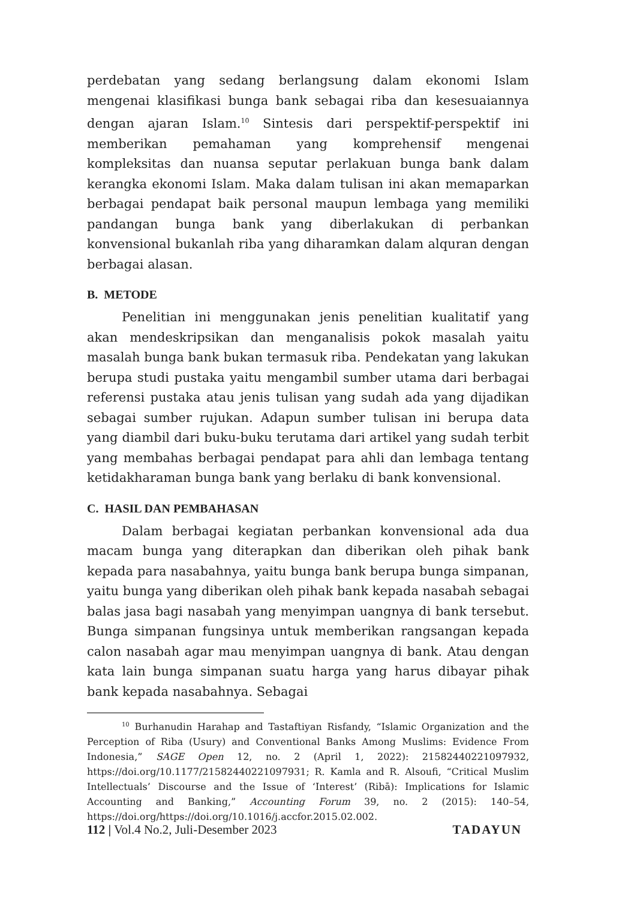perdebatan yang sedang berlangsung dalam ekonomi Islam mengenai klasifikasi bunga bank sebagai riba dan kesesuaiannya dengan ajaran Islam.<sup>10</sup> Sintesis dari perspektif-perspektif ini memberikan pemahaman yang komprehensif mengenai kompleksitas dan nuansa seputar perlakuan bunga bank dalam kerangka ekonomi Islam. Maka dalam tulisan ini akan memaparkan berbagai pendapat baik personal maupun lembaga yang memiliki pandangan bunga bank yang diberlakukan di perbankan konvensional bukanlah riba yang diharamkan dalam alquran dengan berbagai alasan.
B. METODE
Penelitian ini menggunakan jenis penelitian kualitatif yang akan mendeskripsikan dan menganalisis pokok masalah yaitu masalah bunga bank bukan termasuk riba. Pendekatan yang lakukan berupa studi pustaka yaitu mengambil sumber utama dari berbagai referensi pustaka atau jenis tulisan yang sudah ada yang dijadikan sebagai sumber rujukan. Adapun sumber tulisan ini berupa data yang diambil dari buku-buku terutama dari artikel yang sudah terbit yang membahas berbagai pendapat para ahli dan lembaga tentang ketidakharaman bunga bank yang berlaku di bank konvensional.
C. HASIL DAN PEMBAHASAN
Dalam berbagai kegiatan perbankan konvensional ada dua macam bunga yang diterapkan dan diberikan oleh pihak bank kepada para nasabahnya, yaitu bunga bank berupa bunga simpanan, yaitu bunga yang diberikan oleh pihak bank kepada nasabah sebagai balas jasa bagi nasabah yang menyimpan uangnya di bank tersebut. Bunga simpanan fungsinya untuk memberikan rangsangan kepada calon nasabah agar mau menyimpan uangnya di bank. Atau dengan kata lain bunga simpanan suatu harga yang harus dibayar pihak bank kepada nasabahnya. Sebagai
<sup>10</sup> Burhanudin Harahap and Tastaftiyan Risfandy, “Islamic Organization and the Perception of Riba (Usury) and Conventional Banks Among Muslims: Evidence From Indonesia,” SAGE Open 12, no. 2 (April 1, 2022): 21582440221097932, https://doi.org/10.1177/21582440221097931; R. Kamla and R. Alsoufi, “Critical Muslim Intellectuals’ Discourse and the Issue of ‘Interest’ (Ribā): Implications for Islamic Accounting and Banking,” Accounting Forum 39, no. 2 (2015): 140–54, https://doi.org/https://doi.org/10.1016/j.accfor.2015.02.002.
112 | Vol.4 No.2, Juli-Desember 2023 TADAYUN